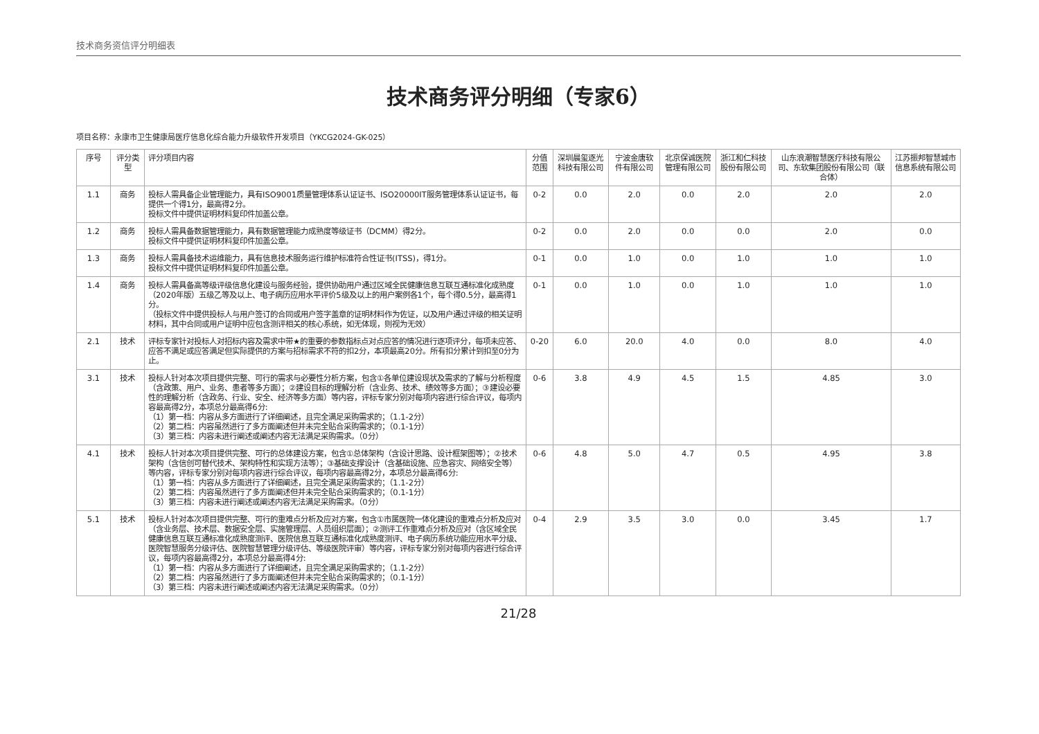技术商务资信评分明细表
技术商务评分明细（专家6）
项目名称：永康市卫生健康局医疗信息化综合能力升级软件开发项目（YKCG2024-GK-025）
| 序号 | 评分类型 | 评分项目内容 | 分值范围 | 深圳晨玺逐光科技有限公司 | 宁波金唐软件有限公司 | 北京保诚医院管理有限公司 | 浙江和仁科技股份有限公司 | 山东浪潮智慧医疗科技有限公司、东软集团股份有限公司（联合体） | 江苏振邦智慧城市信息系统有限公司 |
| --- | --- | --- | --- | --- | --- | --- | --- | --- | --- |
| 1.1 | 商务 | 投标人需具备企业管理能力，具有ISO9001质量管理体系认证证书、ISO20000IT服务管理体系认证证书，每提供一个得1分，最高得2分。 投标文件中提供证明材料复印件加盖公章。 | 0-2 | 0.0 | 2.0 | 0.0 | 2.0 | 2.0 | 2.0 |
| 1.2 | 商务 | 投标人需具备数据管理能力，具有数据管理能力成熟度等级证书（DCMM）得2分。 投标文件中提供证明材料复印件加盖公章。 | 0-2 | 0.0 | 2.0 | 0.0 | 0.0 | 2.0 | 0.0 |
| 1.3 | 商务 | 投标人需具备技术运维能力，具有信息技术服务运行维护标准符合性证书(ITSS)，得1分。 投标文件中提供证明材料复印件加盖公章。 | 0-1 | 0.0 | 1.0 | 0.0 | 1.0 | 1.0 | 1.0 |
| 1.4 | 商务 | 投标人需具备高等级评级信息化建设与服务经验，提供协助用户通过区域全民健康信息互联互通标准化成熟度（2020年版）五级乙等及以上、电子病历应用水平评价5级及以上的用户案例各1个，每个得0.5分，最高得1分。 （投标文件中提供投标人与用户签订的合同或用户签字盖章的证明材料作为佐证，以及用户通过评级的相关证明材料，其中合同或用户证明中应包含测评相关的核心系统，如无体现，则视为无效） | 0-1 | 0.0 | 1.0 | 0.0 | 1.0 | 1.0 | 1.0 |
| 2.1 | 技术 | 评标专家针对投标人对招标内容及需求中带★的重要的参数指标点对点应答的情况进行逐项评分，每项未应答、应答不满足或应答满足但实际提供的方案与招标需求不符的扣2分，本项最高20分。所有扣分累计到扣至0分为止。 | 0-20 | 6.0 | 20.0 | 4.0 | 0.0 | 8.0 | 4.0 |
| 3.1 | 技术 | 投标人针对本次项目提供完整、可行的需求与必要性分析方案，包含①各单位建设现状及需求的了解与分析程度（含政策、用户、业务、患者等多方面）；②建设目标的理解分析（含业务、技术、绩效等多方面）；③建设必要性的理解分析（含政务、行业、安全、经济等多方面）等内容，评标专家分别对每项内容进行综合评议，每项内容最高得2分，本项总分最高得6分: （1）第一档：内容从多方面进行了详细阐述，且完全满足采购需求的；（1.1-2分） （2）第二档：内容虽然进行了多方面阐述但并未完全贴合采购需求的；（0.1-1分） （3）第三档：内容未进行阐述或阐述内容无法满足采购需求。（0分） | 0-6 | 3.8 | 4.9 | 4.5 | 1.5 | 4.85 | 3.0 |
| 4.1 | 技术 | 投标人针对本次项目提供完整、可行的总体建设方案，包含①总体架构（含设计思路、设计框架图等）；②技术架构（含信创可替代技术、架构特性和实现方法等）；③基础支撑设计（含基础设施、应急容灾、网络安全等）等内容，评标专家分别对每项内容进行综合评议，每项内容最高得2分，本项总分最高得6分: （1）第一档：内容从多方面进行了详细阐述，且完全满足采购需求的；（1.1-2分） （2）第二档：内容虽然进行了多方面阐述但并未完全贴合采购需求的；（0.1-1分） （3）第三档：内容未进行阐述或阐述内容无法满足采购需求。（0分） | 0-6 | 4.8 | 5.0 | 4.7 | 0.5 | 4.95 | 3.8 |
| 5.1 | 技术 | 投标人针对本次项目提供完整、可行的重难点分析及应对方案，包含①市属医院一体化建设的重难点分析及应对（含业务层、技术层、数据安全层、实施管理层、人员组织层面）；②测评工作重难点分析及应对（含区域全民健康信息互联互通标准化成熟度测评、医院信息互联互通标准化成熟度测评、电子病历系统功能应用水平分级、医院智慧服务分级评估、医院智慧管理分级评估、等级医院评审）等内容，评标专家分别对每项内容进行综合评议，每项内容最高得2分，本项总分最高得4分: （1）第一档：内容从多方面进行了详细阐述，且完全满足采购需求的；（1.1-2分） （2）第二档：内容虽然进行了多方面阐述但并未完全贴合采购需求的；（0.1-1分） （3）第三档：内容未进行阐述或阐述内容无法满足采购需求。（0分） | 0-4 | 2.9 | 3.5 | 3.0 | 0.0 | 3.45 | 1.7 |
21/28